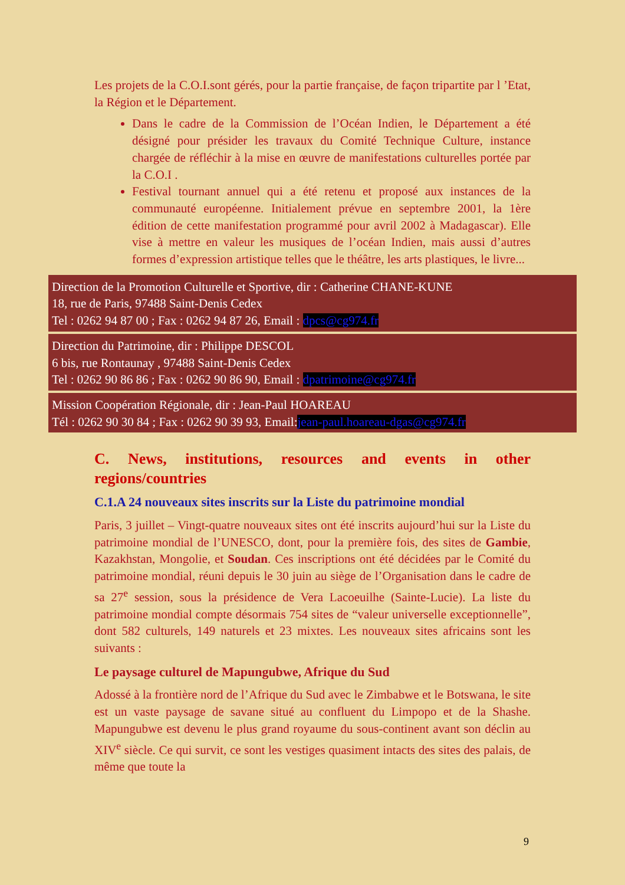Les projets de la C.O.I.sont gérés, pour la partie française, de façon tripartite par l ’Etat, la Région et le Département.
Dans le cadre de la Commission de l’Océan Indien, le Département a été désigné pour présider les travaux du Comité Technique Culture, instance chargée de réfléchir à la mise en œuvre de manifestations culturelles portée par la C.O.I .
Festival tournant annuel qui a été retenu et proposé aux instances de la communauté européenne. Initialement prévue en septembre 2001, la 1ère édition de cette manifestation programmé pour avril 2002 à Madagascar). Elle vise à mettre en valeur les musiques de l’océan Indien, mais aussi d’autres formes d’expression artistique telles que le théâtre, les arts plastiques, le livre...
Direction de la Promotion Culturelle et Sportive, dir : Catherine CHANE-KUNE
18, rue de Paris, 97488 Saint-Denis Cedex
Tel : 0262 94 87 00 ; Fax : 0262 94 87 26, Email : dpcs@cg974.fr
Direction du Patrimoine, dir : Philippe DESCOL
6 bis, rue Rontaunay , 97488 Saint-Denis Cedex
Tel : 0262 90 86 86 ; Fax : 0262 90 86 90, Email : dpatrimoine@cg974.fr
Mission Coopération Régionale, dir : Jean-Paul HOAREAU
Tél : 0262 90 30 84 ; Fax : 0262 90 39 93, Email:jean-paul.hoareau-dgas@cg974.fr
C. News, institutions, resources and events in other regions/countries
C.1.A 24 nouveaux sites inscrits sur la Liste du patrimoine mondial
Paris, 3 juillet – Vingt-quatre nouveaux sites ont été inscrits aujourd’hui sur la Liste du patrimoine mondial de l’UNESCO, dont, pour la première fois, des sites de Gambie, Kazakhstan, Mongolie, et Soudan. Ces inscriptions ont été décidées par le Comité du patrimoine mondial, réuni depuis le 30 juin au siège de l’Organisation dans le cadre de sa 27<sup>e</sup> session, sous la présidence de Vera Lacoeuilhe (Sainte-Lucie). La liste du patrimoine mondial compte désormais 754 sites de “valeur universelle exceptionnelle”, dont 582 culturels, 149 naturels et 23 mixtes. Les nouveaux sites africains sont les suivants :
Le paysage culturel de Mapungubwe, Afrique du Sud
Adossé à la frontière nord de l’Afrique du Sud avec le Zimbabwe et le Botswana, le site est un vaste paysage de savane situé au confluent du Limpopo et de la Shashe. Mapungubwe est devenu le plus grand royaume du sous-continent avant son déclin au XIV<sup>e</sup> siècle. Ce qui survit, ce sont les vestiges quasiment intacts des sites des palais, de même que toute la
9